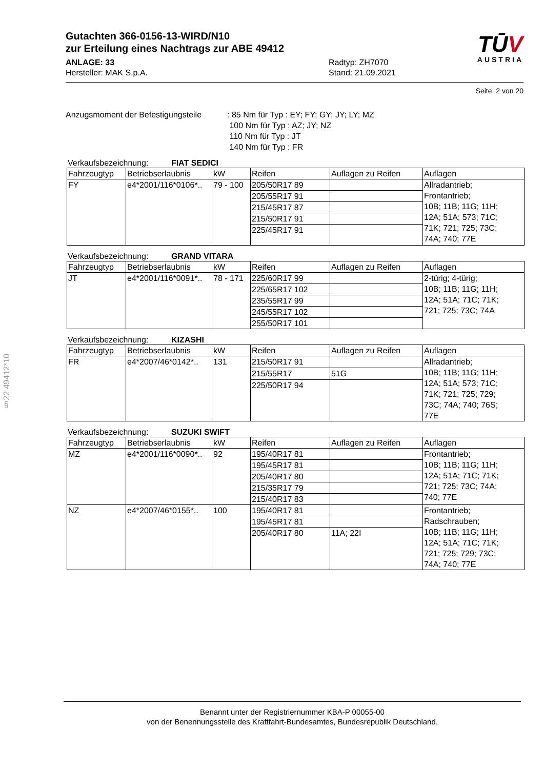Gutachten 366-0156-13-WIRD/N10
zur Erteilung eines Nachtrags zur ABE 49412
ANLAGE: 33
Hersteller: MAK S.p.A.
Radtyp: ZH7070
Stand: 21.09.2021
TŪV
AUSTRIA
Seite: 2 von 20
Anzugsmoment der Befestigungsteile
: 85 Nm für Typ : EY; FY; GY; JY; LY; MZ
100 Nm für Typ : AZ; JY; NZ
110 Nm für Typ : JT
140 Nm für Typ : FR
Verkaufsbezeichnung: FIAT SEDICI
| Fahrzeugtyp | Betriebserlaubnis | kW | Reifen | Auflagen zu Reifen | Auflagen |
| --- | --- | --- | --- | --- | --- |
| FY | e4*2001/116*0106*.. | 79 - 100 | 205/50R17 89 | | Allradantrieb; Frontantrieb; 10B; 11B; 11G; 11H; 12A; 51A; 573; 71C; 71K; 721; 725; 73C; 74A; 740; 77E |
| | | | 205/55R17 91 | | |
| | | | 215/45R17 87 | | |
| | | | 215/50R17 91 | | |
| | | | 225/45R17 91 | | |
Verkaufsbezeichnung: GRAND VITARA
| Fahrzeugtyp | Betriebserlaubnis | kW | Reifen | Auflagen zu Reifen | Auflagen |
| --- | --- | --- | --- | --- | --- |
| JT | e4*2001/116*0091*.. | 78 - 171 | 225/60R17 99 | | 2-türig; 4-türig; 10B; 11B; 11G; 11H; 12A; 51A; 71C; 71K; 721; 725; 73C; 74A |
| | | | 225/65R17 102 | | |
| | | | 235/55R17 99 | | |
| | | | 245/55R17 102 | | |
| | | | 255/50R17 101 | | |
Verkaufsbezeichnung: KIZASHI
| Fahrzeugtyp | Betriebserlaubnis | kW | Reifen | Auflagen zu Reifen | Auflagen |
| --- | --- | --- | --- | --- | --- |
| FR | e4*2007/46*0142*.. | 131 | 215/50R17 91 | | Allradantrieb; 10B; 11B; 11G; 11H; 12A; 51A; 573; 71C; 71K; 721; 725; 729; 73C; 74A; 740; 76S; 77E |
| | | | 215/55R17 | 51G | |
| | | | 225/50R17 94 | | |
Verkaufsbezeichnung: SUZUKI SWIFT
| Fahrzeugtyp | Betriebserlaubnis | kW | Reifen | Auflagen zu Reifen | Auflagen |
| --- | --- | --- | --- | --- | --- |
| MZ | e4*2001/116*0090*.. | 92 | 195/40R17 81 | | Frontantrieb; 10B; 11B; 11G; 11H; 12A; 51A; 71C; 71K; 721; 725; 73C; 74A; 740; 77E |
| | | | 195/45R17 81 | | |
| | | | 205/40R17 80 | | |
| | | | 215/35R17 79 | | |
| | | | 215/40R17 83 | | |
| NZ | e4*2007/46*0155*.. | 100 | 195/40R17 81 | | Frontantrieb; Radschrauben; 10B; 11B; 11G; 11H; 12A; 51A; 71C; 71K; 721; 725; 729; 73C; 74A; 740; 77E |
| | | | 195/45R17 81 | | |
| | | | 205/40R17 80 | 11A; 22I | |
§22 49412*10
Benannt unter der Registriernummer KBA-P 00055-00
von der Benennungsstelle des Kraftfahrt-Bundesamtes, Bundesrepublik Deutschland.